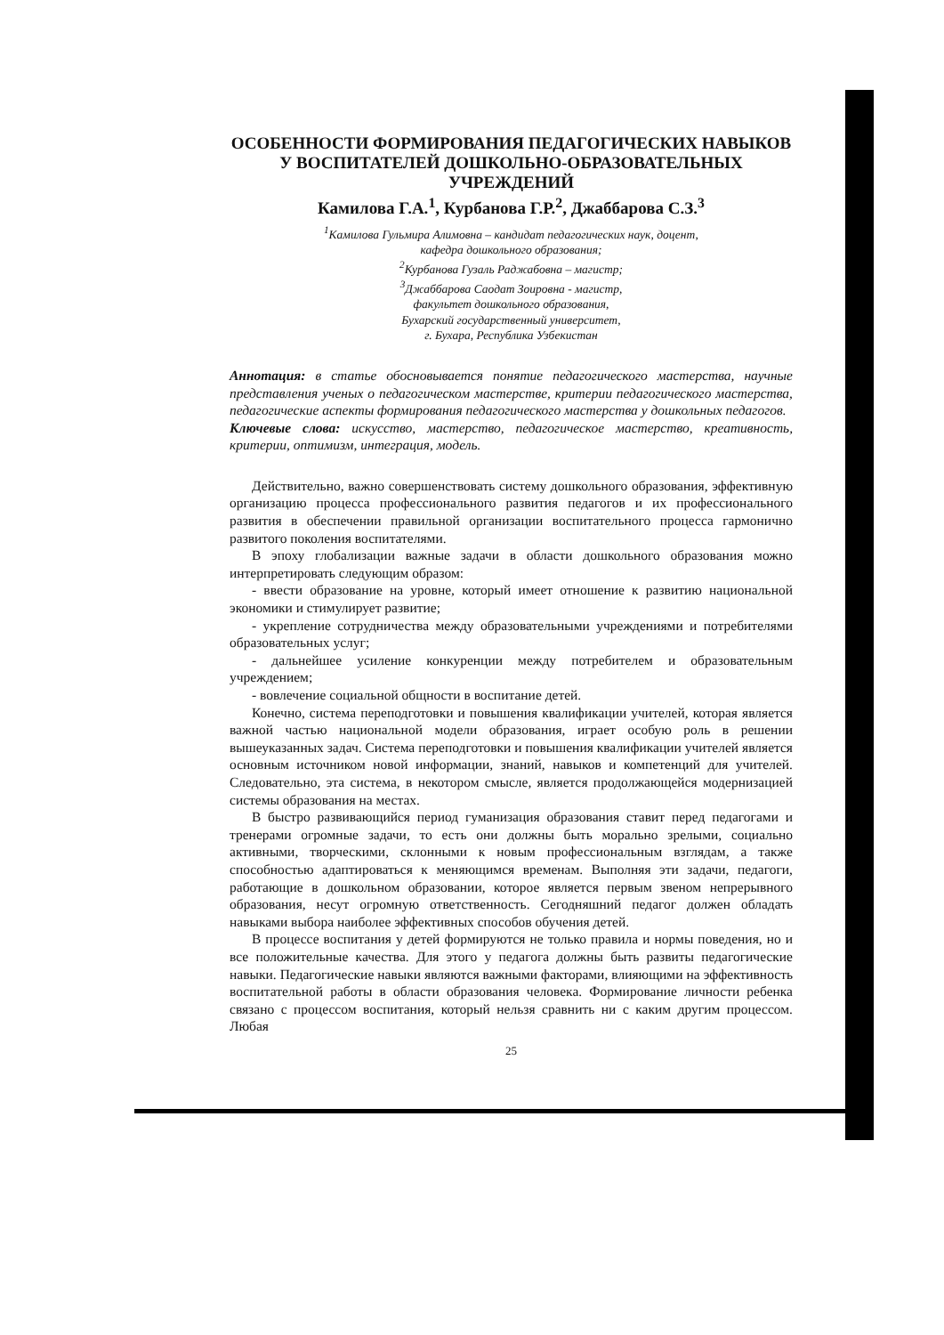ОСОБЕННОСТИ ФОРМИРОВАНИЯ ПЕДАГОГИЧЕСКИХ НАВЫКОВ У ВОСПИТАТЕЛЕЙ ДОШКОЛЬНО-ОБРАЗОВАТЕЛЬНЫХ УЧРЕЖДЕНИЙ
Камилова Г.А.<sup>1</sup>, Курбанова Г.Р.<sup>2</sup>, Джаббарова С.З.<sup>3</sup>
<sup>1</sup> Камилова Гульмира Алимовна – кандидат педагогических наук, доцент,
кафедра дошкольного образования;
<sup>2</sup> Курбанова Гузаль Раджабовна – магистр;
<sup>3</sup> Джаббарова Саодат Зоировна - магистр,
факультет дошкольного образования,
Бухарский государственный университет,
г. Бухара, Республика Узбекистан
Аннотация: в статье обосновывается понятие педагогического мастерства, научные представления ученых о педагогическом мастерстве, критерии педагогического мастерства, педагогические аспекты формирования педагогического мастерства у дошкольных педагогов.
Ключевые слова: искусство, мастерство, педагогическое мастерство, креативность, критерии, оптимизм, интеграция, модель.
Действительно, важно совершенствовать систему дошкольного образования, эффективную организацию процесса профессионального развития педагогов и их профессионального развития в обеспечении правильной организации воспитательного процесса гармонично развитого поколения воспитателями.
В эпоху глобализации важные задачи в области дошкольного образования можно интерпретировать следующим образом:
- ввести образование на уровне, который имеет отношение к развитию национальной экономики и стимулирует развитие;
- укрепление сотрудничества между образовательными учреждениями и потребителями образовательных услуг;
- дальнейшее усиление конкуренции между потребителем и образовательным учреждением;
- вовлечение социальной общности в воспитание детей.
Конечно, система переподготовки и повышения квалификации учителей, которая является важной частью национальной модели образования, играет особую роль в решении вышеуказанных задач. Система переподготовки и повышения квалификации учителей является основным источником новой информации, знаний, навыков и компетенций для учителей. Следовательно, эта система, в некотором смысле, является продолжающейся модернизацией системы образования на местах.
В быстро развивающийся период гуманизация образования ставит перед педагогами и тренерами огромные задачи, то есть они должны быть морально зрелыми, социально активными, творческими, склонными к новым профессиональным взглядам, а также способностью адаптироваться к меняющимся временам. Выполняя эти задачи, педагоги, работающие в дошкольном образовании, которое является первым звеном непрерывного образования, несут огромную ответственность. Сегодняшний педагог должен обладать навыками выбора наиболее эффективных способов обучения детей.
В процессе воспитания у детей формируются не только правила и нормы поведения, но и все положительные качества. Для этого у педагога должны быть развиты педагогические навыки. Педагогические навыки являются важными факторами, влияющими на эффективность воспитательной работы в области образования человека. Формирование личности ребенка связано с процессом воспитания, который нельзя сравнить ни с каким другим процессом. Любая
25